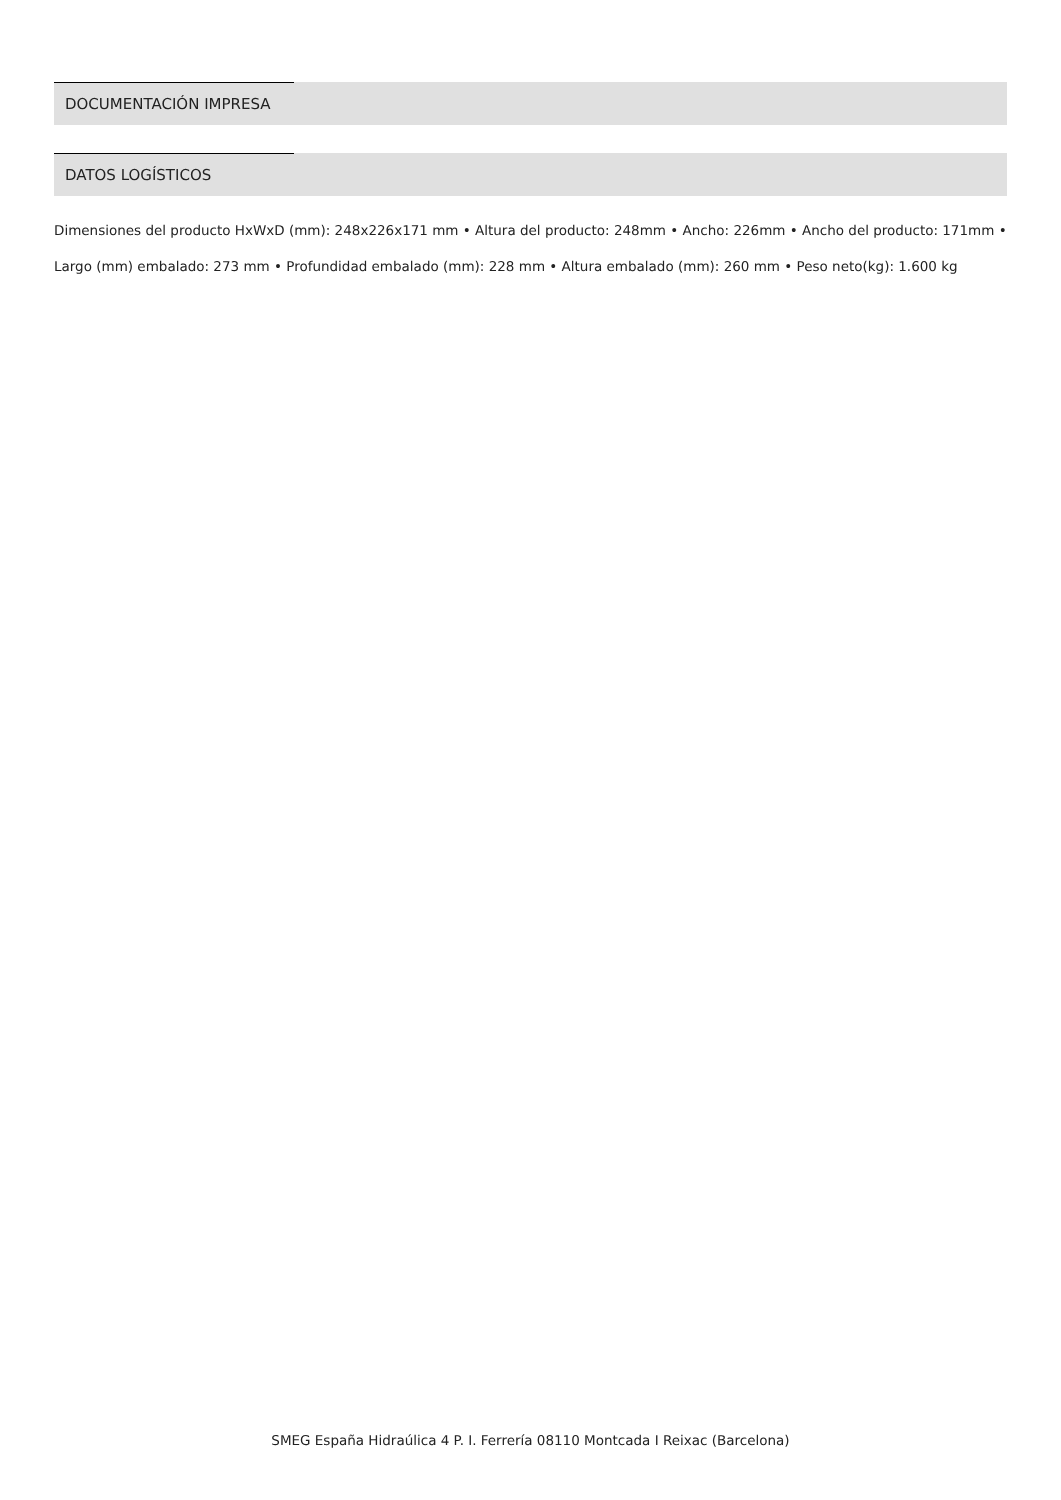DOCUMENTACIÓN IMPRESA
DATOS LOGÍSTICOS
Dimensiones del producto HxWxD (mm): 248x226x171 mm • Altura del producto: 248mm • Ancho: 226mm • Ancho del producto: 171mm • Largo (mm) embalado: 273 mm • Profundidad embalado (mm): 228 mm • Altura embalado (mm): 260 mm • Peso neto(kg): 1.600 kg
SMEG España Hidraúlica 4 P. I. Ferrería 08110 Montcada I Reixac (Barcelona)